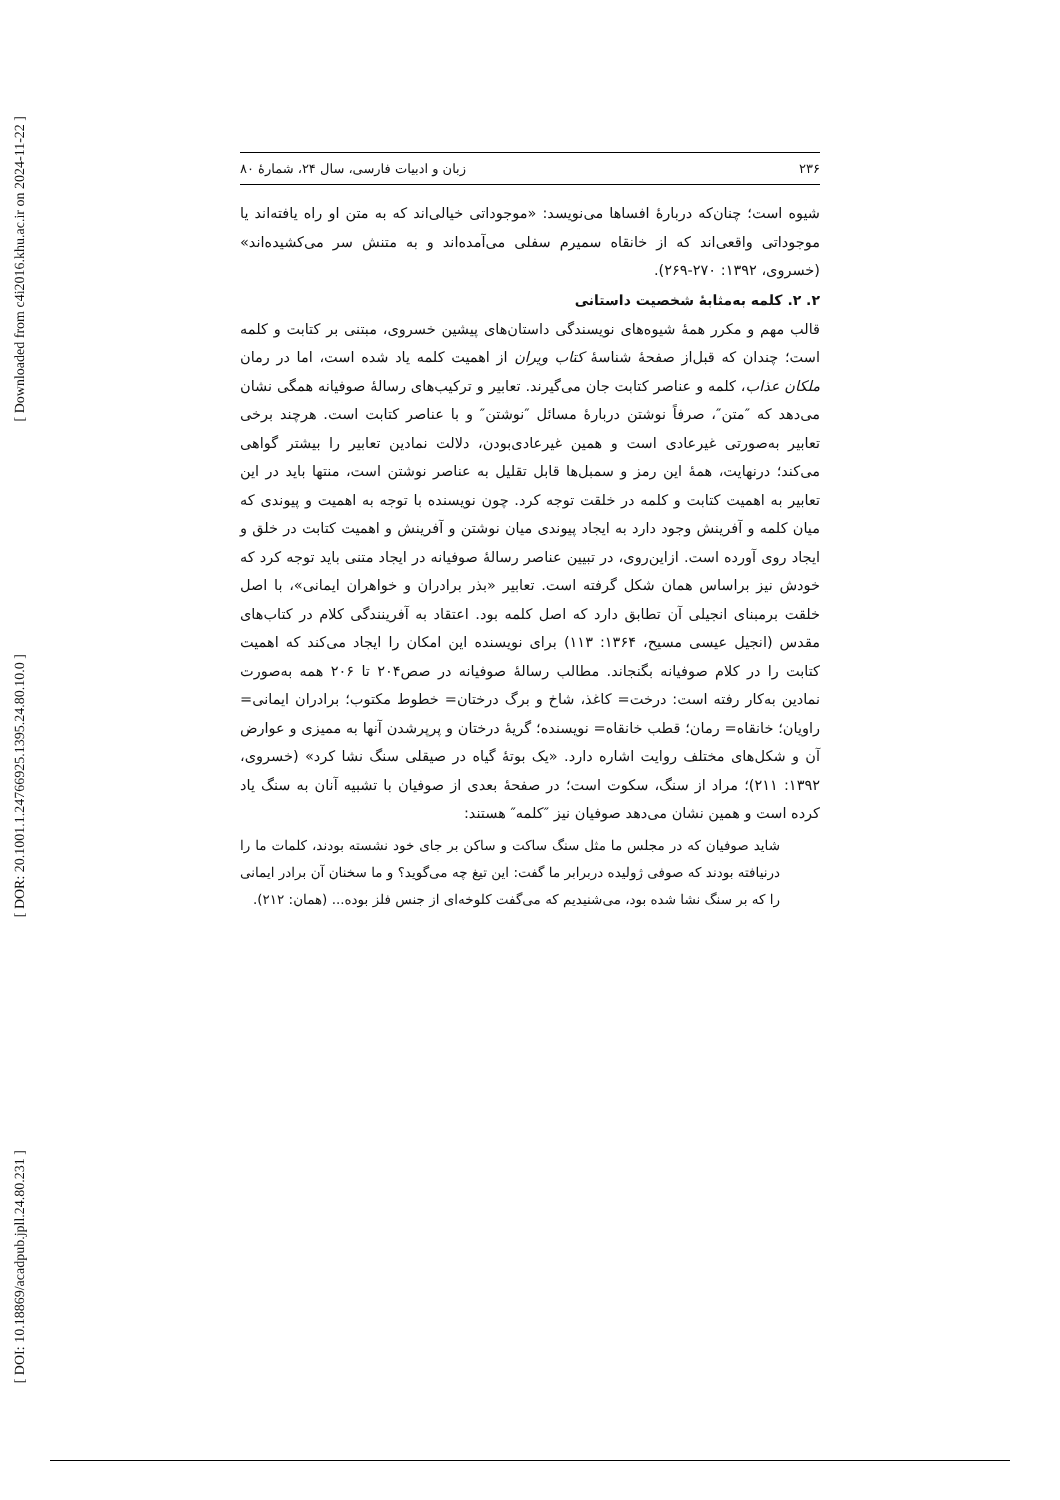[ Downloaded from c4i2016.khu.ac.ir on 2024-11-22 ]
[ DOR: 20.1001.1.24766925.1395.24.80.10.0 ]
[ DOI: 10.18869/acadpub.jpll.24.80.231 ]
۲۳۶ زبان و ادبیات فارسی، سال ۲۴، شمارهٔ ۸۰
شیوه است؛ چنان‌که دربارهٔ افساها می‌نویسد: «موجوداتی خیالی‌اند که به متن او راه یافته‌اند یا موجوداتی واقعی‌اند که از خانقاه سمیرم سفلی می‌آمده‌اند و به متنش سر می‌کشیده‌اند» (خسروی، ۱۳۹۲: ۲۷۰-۲۶۹).
۲. ۲. کلمه به‌مثابهٔ شخصیت داستانی
قالب مهم و مکرر همهٔ شیوه‌های نویسندگی داستان‌های پیشین خسروی، مبتنی بر کتابت و کلمه است؛ چندان که قبل‌از صفحهٔ شناسهٔ کتاب ویران از اهمیت کلمه یاد شده است، اما در رمان ملکان عذاب، کلمه و عناصر کتابت جان می‌گیرند. تعابیر و ترکیب‌های رسالهٔ صوفیانه همگی نشان می‌دهد که ″متن″، صرفاً نوشتن دربارهٔ مسائل ″نوشتن″ و با عناصر کتابت است. هرچند برخی تعابیر به‌صورتی غیرعادی است و همین غیرعادی‌بودن، دلالت نمادین تعابیر را بیشتر گواهی می‌کند؛ درنهایت، همهٔ این رمز و سمبل‌ها قابل تقلیل به عناصر نوشتن است، منتها باید در این تعابیر به اهمیت کتابت و کلمه در خلقت توجه کرد. چون نویسنده با توجه به اهمیت و پیوندی که میان کلمه و آفرینش وجود دارد به ایجاد پیوندی میان نوشتن و آفرینش و اهمیت کتابت در خلق و ایجاد روی آورده است. ازاین‌روی، در تبیین عناصر رسالهٔ صوفیانه در ایجاد متنی باید توجه کرد که خودش نیز براساس همان شکل گرفته است. تعابیر «بذر برادران و خواهران ایمانی»، با اصل خلقت برمبنای انجیلی آن تطابق دارد که اصل کلمه بود. اعتقاد به آفرینندگی کلام در کتاب‌های مقدس (انجیل عیسی مسیح، ۱۳۶۴: ۱۱۳) برای نویسنده این امکان را ایجاد می‌کند که اهمیت کتابت را در کلام صوفیانه بگنجاند. مطالب رسالهٔ صوفیانه در صص۲۰۴ تا ۲۰۶ همه به‌صورت نمادین به‌کار رفته است: درخت= کاغذ، شاخ و برگ درختان= خطوط مکتوب؛ برادران ایمانی= راویان؛ خانقاه= رمان؛ قطب خانقاه= نویسنده؛ گریهٔ درختان و پرپرشدن آنها به ممیزی و عوارض آن و شکل‌های مختلف روایت اشاره دارد. «یک بوتهٔ گیاه در صیقلی سنگ نشا کرد» (خسروی، ۱۳۹۲: ۲۱۱)؛ مراد از سنگ، سکوت است؛ در صفحهٔ بعدی از صوفیان با تشبیه آنان به سنگ یاد کرده است و همین نشان می‌دهد صوفیان نیز ″کلمه″ هستند:
شاید صوفیان که در مجلس ما مثل سنگ ساکت و ساکن بر جای خود نشسته بودند، کلمات ما را درنیافته بودند که صوفی ژولیده دربرابر ما گفت: این تیغ چه می‌گوید؟ و ما سخنان آن برادر ایمانی را که بر سنگ نشا شده بود، می‌شنیدیم که می‌گفت کلوخه‌ای از جنس فلز بوده... (همان: ۲۱۲).